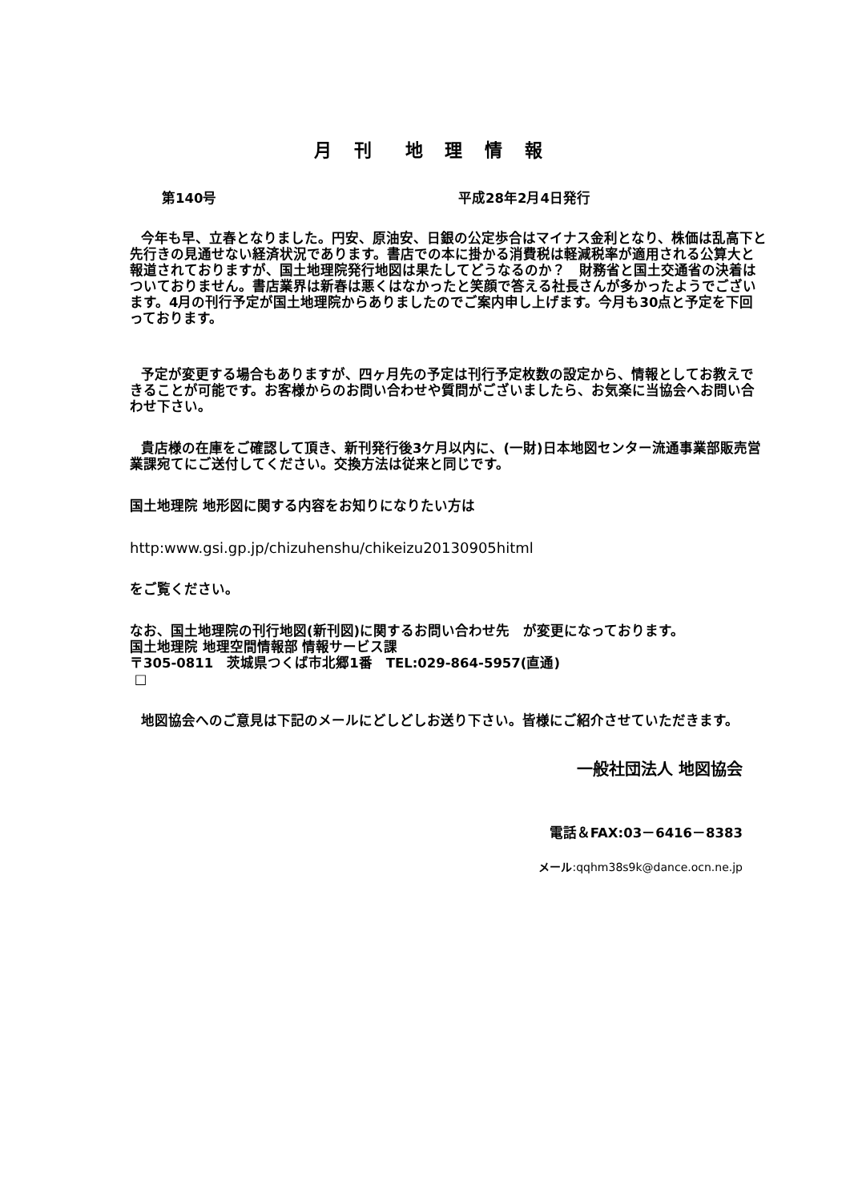月 刊　地 理 情 報
第140号 平成28年2月4日発行
今年も早、立春となりました。円安、原油安、日銀の公定歩合はマイナス金利となり、株価は乱高下と先行きの見通せない経済状況であります。書店での本に掛かる消費税は軽減税率が適用される公算大と報道されておりますが、国土地理院発行地図は果たしてどうなるのか？　財務省と国土交通省の決着はついておりません。書店業界は新春は悪くはなかったと笑顔で答える社長さんが多かったようでございます。4月の刊行予定が国土地理院からありましたのでご案内申し上げます。今月も30点と予定を下回っております。
予定が変更する場合もありますが、四ヶ月先の予定は刊行予定枚数の設定から、情報としてお教えできることが可能です。お客様からのお問い合わせや質問がございましたら、お気楽に当協会へお問い合わせ下さい。
貴店様の在庫をご確認して頂き、新刊発行後3ケ月以内に、(一財)日本地図センター流通事業部販売営業課宛てにご送付してください。交換方法は従来と同じです。
国土地理院 地形図に関する内容をお知りになりたい方は
http:www.gsi.gp.jp/chizuhenshu/chikeizu20130905hitml
をご覧ください。
なお、国土地理院の刊行地図(新刊図)に関するお問い合わせ先　が変更になっております。
国土地理院 地理空間情報部 情報サービス課
〒305-0811　茨城県つくば市北郷1番　TEL:029-864-5957(直通)
□
地図協会へのご意見は下記のメールにどしどしお送り下さい。皆様にご紹介させていただきます。
一般社団法人 地図協会
電話＆FAX:03－6416－8383
メール:qqhm38s9k@dance.ocn.ne.jp